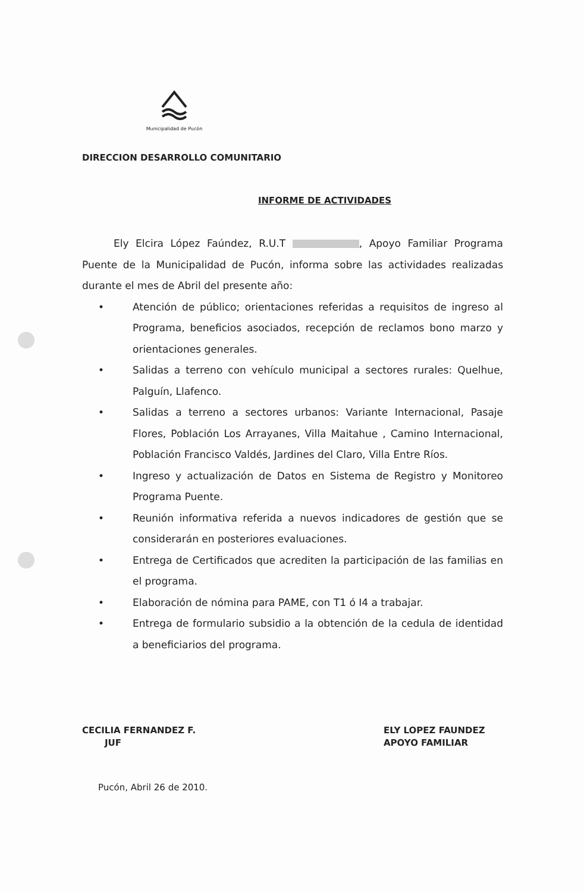Municipalidad de Pucón
DIRECCION DESARROLLO COMUNITARIO
INFORME DE ACTIVIDADES
Ely Elcira López Faúndez, R.U.T , Apoyo Familiar Programa Puente de la Municipalidad de Pucón, informa sobre las actividades realizadas durante el mes de Abril del presente año:
• Atención de público; orientaciones referidas a requisitos de ingreso al Programa, beneficios asociados, recepción de reclamos bono marzo y orientaciones generales.
• Salidas a terreno con vehículo municipal a sectores rurales: Quelhue, Palguín, Llafenco.
• Salidas a terreno a sectores urbanos: Variante Internacional, Pasaje Flores, Población Los Arrayanes, Villa Maitahue , Camino Internacional, Población Francisco Valdés, Jardines del Claro, Villa Entre Ríos.
• Ingreso y actualización de Datos en Sistema de Registro y Monitoreo Programa Puente.
• Reunión informativa referida a nuevos indicadores de gestión que se considerarán en posteriores evaluaciones.
• Entrega de Certificados que acrediten la participación de las familias en el programa.
• Elaboración de nómina para PAME, con T1 ó I4 a trabajar.
• Entrega de formulario subsidio a la obtención de la cedula de identidad a beneficiarios del programa.
CECILIA FERNANDEZ F.
JUF
ELY LOPEZ FAUNDEZ
APOYO FAMILIAR
Pucón, Abril 26 de 2010.